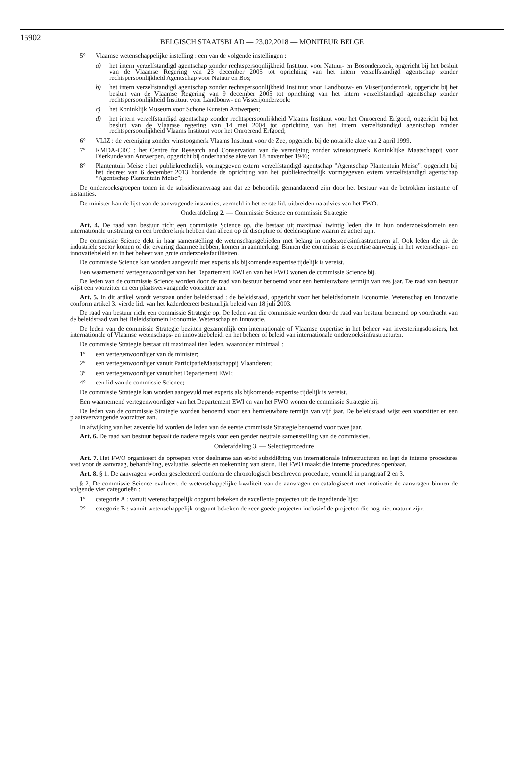15902
BELGISCH STAATSBLAD — 23.02.2018 — MONITEUR BELGE
5° Vlaamse wetenschappelijke instelling : een van de volgende instellingen :
a) het intern verzelfstandigd agentschap zonder rechtspersoonlijkheid Instituut voor Natuur- en Bosonderzoek, opgericht bij het besluit van de Vlaamse Regering van 23 december 2005 tot oprichting van het intern verzelfstandigd agentschap zonder rechtspersoonlijkheid Agentschap voor Natuur en Bos;
b) het intern verzelfstandigd agentschap zonder rechtspersoonlijkheid Instituut voor Landbouw- en Visserijonderzoek, opgericht bij het besluit van de Vlaamse Regering van 9 december 2005 tot oprichting van het intern verzelfstandigd agentschap zonder rechtspersoonlijkheid Instituut voor Landbouw- en Visserijonderzoek;
c) het Koninklijk Museum voor Schone Kunsten Antwerpen;
d) het intern verzelfstandigd agentschap zonder rechtspersoonlijkheid Vlaams Instituut voor het Onroerend Erfgoed, opgericht bij het besluit van de Vlaamse regering van 14 mei 2004 tot oprichting van het intern verzelfstandigd agentschap zonder rechtspersoonlijkheid Vlaams Instituut voor het Onroerend Erfgoed;
6° VLIZ : de vereniging zonder winstoogmerk Vlaams Instituut voor de Zee, opgericht bij de notariële akte van 2 april 1999.
7° KMDA-CRC : het Centre for Research and Conservation van de vereniging zonder winstoogmerk Koninklijke Maatschappij voor Dierkunde van Antwerpen, opgericht bij onderhandse akte van 18 november 1946;
8° Plantentuin Meise : het publiekrechtelijk vormgegeven extern verzelfstandigd agentschap ”Agentschap Plantentuin Meise”, opgericht bij het decreet van 6 december 2013 houdende de oprichting van het publiekrechtelijk vormgegeven extern verzelfstandigd agentschap “Agentschap Plantentuin Meise”;
De onderzoeksgroepen tonen in de subsidieaanvraag aan dat ze behoorlijk gemandateerd zijn door het bestuur van de betrokken instantie of instanties.
De minister kan de lijst van de aanvragende instanties, vermeld in het eerste lid, uitbreiden na advies van het FWO.
Onderafdeling 2. — Commissie Science en commissie Strategie
Art. 4. De raad van bestuur richt een commissie Science op, die bestaat uit maximaal twintig leden die in hun onderzoeksdomein een internationale uitstraling en een bredere kijk hebben dan alleen op de discipline of deeldiscipline waarin ze actief zijn.
De commissie Science dekt in haar samenstelling de wetenschapsgebieden met belang in onderzoeksinfrastructuren af. Ook leden die uit de industriële sector komen of die ervaring daarmee hebben, komen in aanmerking. Binnen die commissie is expertise aanwezig in het wetenschaps- en innovatiebeleid en in het beheer van grote onderzoeksfaciliteiten.
De commissie Science kan worden aangevuld met experts als bijkomende expertise tijdelijk is vereist.
Een waarnemend vertegenwoordiger van het Departement EWI en van het FWO wonen de commissie Science bij.
De leden van de commissie Science worden door de raad van bestuur benoemd voor een hernieuwbare termijn van zes jaar. De raad van bestuur wijst een voorzitter en een plaatsvervangende voorzitter aan.
Art. 5. In dit artikel wordt verstaan onder beleidsraad : de beleidsraad, opgericht voor het beleidsdomein Economie, Wetenschap en Innovatie conform artikel 3, vierde lid, van het kaderdecreet bestuurlijk beleid van 18 juli 2003.
De raad van bestuur richt een commissie Strategie op. De leden van die commissie worden door de raad van bestuur benoemd op voordracht van de beleidsraad van het Beleidsdomein Economie, Wetenschap en Innovatie.
De leden van de commissie Strategie bezitten gezamenlijk een internationale of Vlaamse expertise in het beheer van investeringsdossiers, het internationale of Vlaamse wetenschaps- en innovatiebeleid, en het beheer of beleid van internationale onderzoeksinfrastructuren.
De commissie Strategie bestaat uit maximaal tien leden, waaronder minimaal :
1° een vertegenwoordiger van de minister;
2° een vertegenwoordiger vanuit ParticipatieMaatschappij Vlaanderen;
3° een vertegenwoordiger vanuit het Departement EWI;
4° een lid van de commissie Science;
De commissie Strategie kan worden aangevuld met experts als bijkomende expertise tijdelijk is vereist.
Een waarnemend vertegenwoordiger van het Departement EWI en van het FWO wonen de commissie Strategie bij.
De leden van de commissie Strategie worden benoemd voor een hernieuwbare termijn van vijf jaar. De beleidsraad wijst een voorzitter en een plaatsvervangende voorzitter aan.
In afwijking van het zevende lid worden de leden van de eerste commissie Strategie benoemd voor twee jaar.
Art. 6. De raad van bestuur bepaalt de nadere regels voor een gender neutrale samenstelling van de commissies.
Onderafdeling 3. — Selectieprocedure
Art. 7. Het FWO organiseert de oproepen voor deelname aan en/of subsidiëring van internationale infrastructuren en legt de interne procedures vast voor de aanvraag, behandeling, evaluatie, selectie en toekenning van steun. Het FWO maakt die interne procedures openbaar.
Art. 8. § 1. De aanvragen worden geselecteerd conform de chronologisch beschreven procedure, vermeld in paragraaf 2 en 3.
§ 2. De commissie Science evalueert de wetenschappelijke kwaliteit van de aanvragen en catalogiseert met motivatie de aanvragen binnen de volgende vier categorieën :
1° categorie A : vanuit wetenschappelijk oogpunt bekeken de excellente projecten uit de ingediende lijst;
2° categorie B : vanuit wetenschappelijk oogpunt bekeken de zeer goede projecten inclusief de projecten die nog niet matuur zijn;